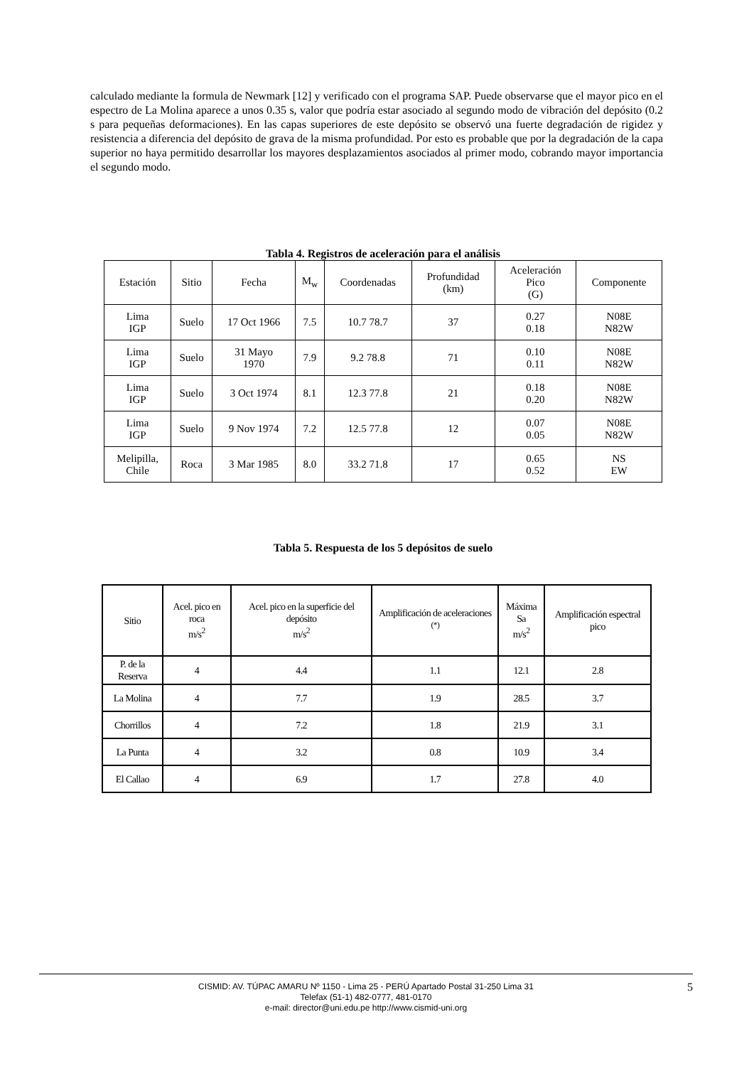calculado mediante la formula de Newmark [12] y verificado con el programa SAP. Puede observarse que el mayor pico en el espectro de La Molina aparece a unos 0.35 s, valor que podría estar asociado al segundo modo de vibración del depósito (0.2 s para pequeñas deformaciones). En las capas superiores de este depósito se observó una fuerte degradación de rigidez y resistencia a diferencia del depósito de grava de la misma profundidad. Por esto es probable que por la degradación de la capa superior no haya permitido desarrollar los mayores desplazamientos asociados al primer modo, cobrando mayor importancia el segundo modo.
Tabla 4. Registros de aceleración para el análisis
| Estación | Sitio | Fecha | M<sub>w</sub> | Coordenadas | Profundidad (km) | Aceleración Pico (G) | Componente |
| --- | --- | --- | --- | --- | --- | --- | --- |
| Lima IGP | Suelo | 17 Oct 1966 | 7.5 | 10.7 78.7 | 37 | 0.27 0.18 | N08E N82W |
| Lima IGP | Suelo | 31 Mayo 1970 | 7.9 | 9.2 78.8 | 71 | 0.10 0.11 | N08E N82W |
| Lima IGP | Suelo | 3 Oct 1974 | 8.1 | 12.3 77.8 | 21 | 0.18 0.20 | N08E N82W |
| Lima IGP | Suelo | 9 Nov 1974 | 7.2 | 12.5 77.8 | 12 | 0.07 0.05 | N08E N82W |
| Melipilla, Chile | Roca | 3 Mar 1985 | 8.0 | 33.2 71.8 | 17 | 0.65 0.52 | NS EW |
Tabla 5. Respuesta de los 5 depósitos de suelo
| Sitio | Acel. pico en roca m/s<sup>2</sup> | Acel. pico en la superficie del depósito m/s<sup>2</sup> | Amplificación de aceleraciones <sup>(*)</sup> | Máxima Sa m/s<sup>2</sup> | Amplificación espectral pico |
| --- | --- | --- | --- | --- | --- |
| P. de la Reserva | 4 | 4.4 | 1.1 | 12.1 | 2.8 |
| La Molina | 4 | 7.7 | 1.9 | 28.5 | 3.7 |
| Chorrillos | 4 | 7.2 | 1.8 | 21.9 | 3.1 |
| La Punta | 4 | 3.2 | 0.8 | 10.9 | 3.4 |
| El Callao | 4 | 6.9 | 1.7 | 27.8 | 4.0 |
CISMID: AV. TÚPAC AMARU Nº 1150 - Lima 25 - PERÚ Apartado Postal 31-250 Lima 31
Telefax (51-1) 482-0777, 481-0170
e-mail: director@uni.edu.pe http://www.cismid-uni.org
5